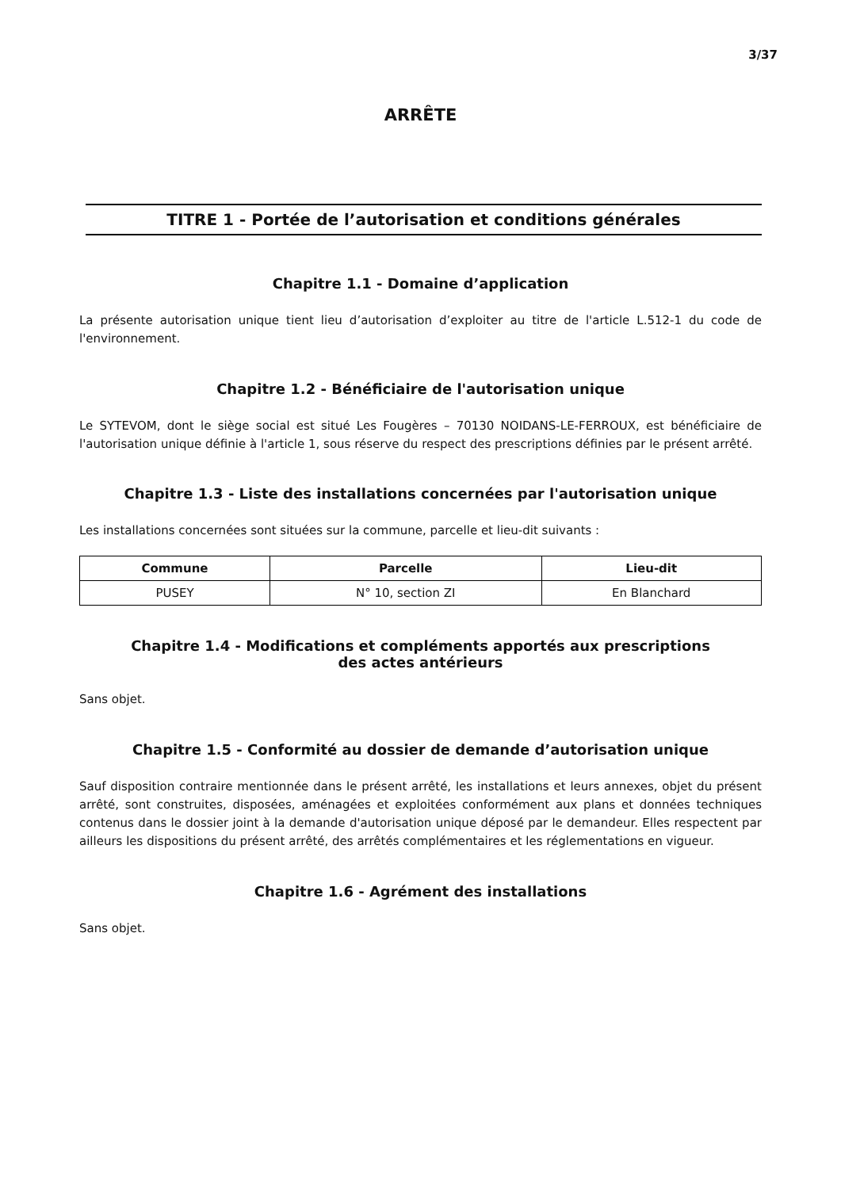3/37
ARRÊTE
TITRE 1 - Portée de l’autorisation et conditions générales
Chapitre 1.1 - Domaine d’application
La présente autorisation unique tient lieu d’autorisation d’exploiter au titre de l'article L.512-1 du code de l'environnement.
Chapitre 1.2 - Bénéficiaire de l'autorisation unique
Le SYTEVOM, dont le siège social est situé Les Fougères – 70130 NOIDANS-LE-FERROUX, est bénéficiaire de l'autorisation unique définie à l'article 1, sous réserve du respect des prescriptions définies par le présent arrêté.
Chapitre 1.3 - Liste des installations concernées par l'autorisation unique
Les installations concernées sont situées sur la commune, parcelle et lieu-dit suivants :
| Commune | Parcelle | Lieu-dit |
| --- | --- | --- |
| PUSEY | N° 10, section ZI | En Blanchard |
Chapitre 1.4 - Modifications et compléments apportés aux prescriptions
des actes antérieurs
Sans objet.
Chapitre 1.5 - Conformité au dossier de demande d’autorisation unique
Sauf disposition contraire mentionnée dans le présent arrêté, les installations et leurs annexes, objet du présent arrêté, sont construites, disposées, aménagées et exploitées conformément aux plans et données techniques contenus dans le dossier joint à la demande d'autorisation unique déposé par le demandeur. Elles respectent par ailleurs les dispositions du présent arrêté, des arrêtés complémentaires et les réglementations en vigueur.
Chapitre 1.6 - Agrément des installations
Sans objet.